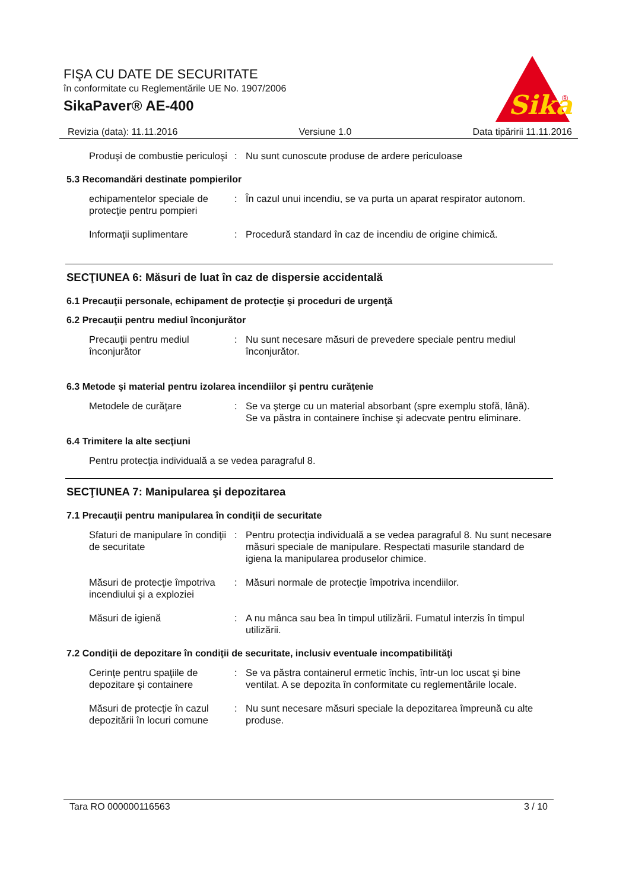FIŞA CU DATE DE SECURITATE
în conformitate cu Reglementările UE No. 1907/2006
SikaPaver® AE-400
Sika
®
Revizia (data): 11.11.2016 Versiune 1.0 Data tipăririi 11.11.2016
Produşi de combustie periculoşi
: Nu sunt cunoscute produse de ardere periculoase
5.3 Recomandări destinate pompierilor
echipamentelor speciale de protecţie pentru pompieri
: În cazul unui incendiu, se va purta un aparat respirator autonom.
Informaţii suplimentare : Procedură standard în caz de incendiu de origine chimică.
SECŢIUNEA 6: Măsuri de luat în caz de dispersie accidentală
6.1 Precauţii personale, echipament de protecţie şi proceduri de urgenţă
6.2 Precauţii pentru mediul înconjurător
Precauţii pentru mediul înconjurător
: Nu sunt necesare măsuri de prevedere speciale pentru mediul înconjurător.
6.3 Metode şi material pentru izolarea incendiilor şi pentru curăţenie
Metodele de curăţare : Se va şterge cu un material absorbant (spre exemplu stofă, lână).
Se va păstra in containere închise şi adecvate pentru eliminare.
6.4 Trimitere la alte secţiuni
Pentru protecţia individuală a se vedea paragraful 8.
SECŢIUNEA 7: Manipularea şi depozitarea
7.1 Precauţii pentru manipularea în condiţii de securitate
Sfaturi de manipulare în condiţii de securitate
: Pentru protecţia individuală a se vedea paragraful 8. Nu sunt necesare măsuri speciale de manipulare. Respectati masurile standard de igiena la manipularea produselor chimice.
Măsuri de protecţie împotriva incendiului şi a exploziei
: Măsuri normale de protecţie împotriva incendiilor.
Măsuri de igienă : A nu mânca sau bea în timpul utilizării. Fumatul interzis în timpul utilizării.
7.2 Condiţii de depozitare în condiţii de securitate, inclusiv eventuale incompatibilităţi
Cerinţe pentru spaţiile de depozitare şi containere
: Se va păstra containerul ermetic închis, într-un loc uscat şi bine ventilat. A se depozita în conformitate cu reglementările locale.
Măsuri de protecţie în cazul depozitării în locuri comune
: Nu sunt necesare măsuri speciale la depozitarea împreună cu alte produse.
Tara RO 000000116563 3 / 10